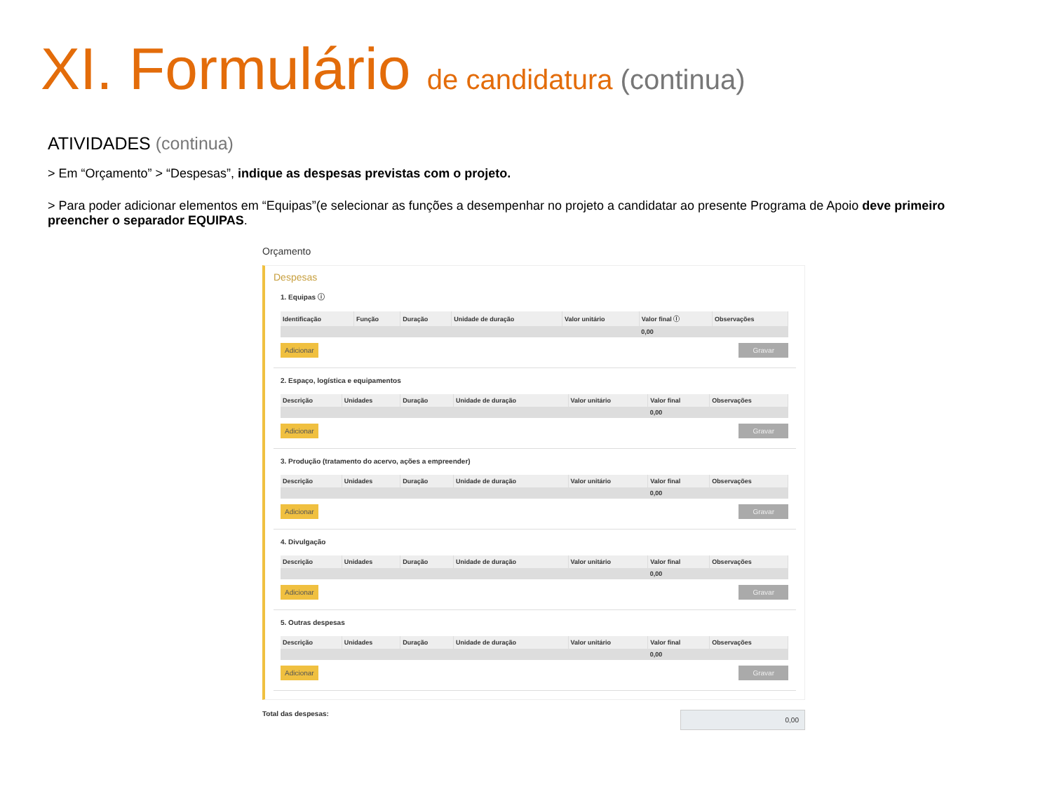XI. Formulário de candidatura (continua)
ATIVIDADES (continua)
> Em “Orçamento” > “Despesas”, indique as despesas previstas com o projeto.
> Para poder adicionar elementos em “Equipas”(e selecionar as funções a desempenhar no projeto a candidatar ao presente Programa de Apoio deve primeiro preencher o separador EQUIPAS.
Orçamento
Despesas
1. Equipas ⓘ
| Identificação | Função | Duração | Unidade de duração | Valor unitário | Valor final ⓘ | Observações |
| --- | --- | --- | --- | --- | --- | --- |
| | | | | | 0,00 | |
Adicionar Gravar
2. Espaço, logística e equipamentos
| Descrição | Unidades | Duração | Unidade de duração | Valor unitário | Valor final | Observações |
| --- | --- | --- | --- | --- | --- | --- |
| | | | | | 0,00 | |
Adicionar Gravar
3. Produção (tratamento do acervo, ações a empreender)
| Descrição | Unidades | Duração | Unidade de duração | Valor unitário | Valor final | Observações |
| --- | --- | --- | --- | --- | --- | --- |
| | | | | | 0,00 | |
Adicionar Gravar
4. Divulgação
| Descrição | Unidades | Duração | Unidade de duração | Valor unitário | Valor final | Observações |
| --- | --- | --- | --- | --- | --- | --- |
| | | | | | 0,00 | |
Adicionar Gravar
5. Outras despesas
| Descrição | Unidades | Duração | Unidade de duração | Valor unitário | Valor final | Observações |
| --- | --- | --- | --- | --- | --- | --- |
| | | | | | 0,00 | |
Adicionar Gravar
Total das despesas: 0,00